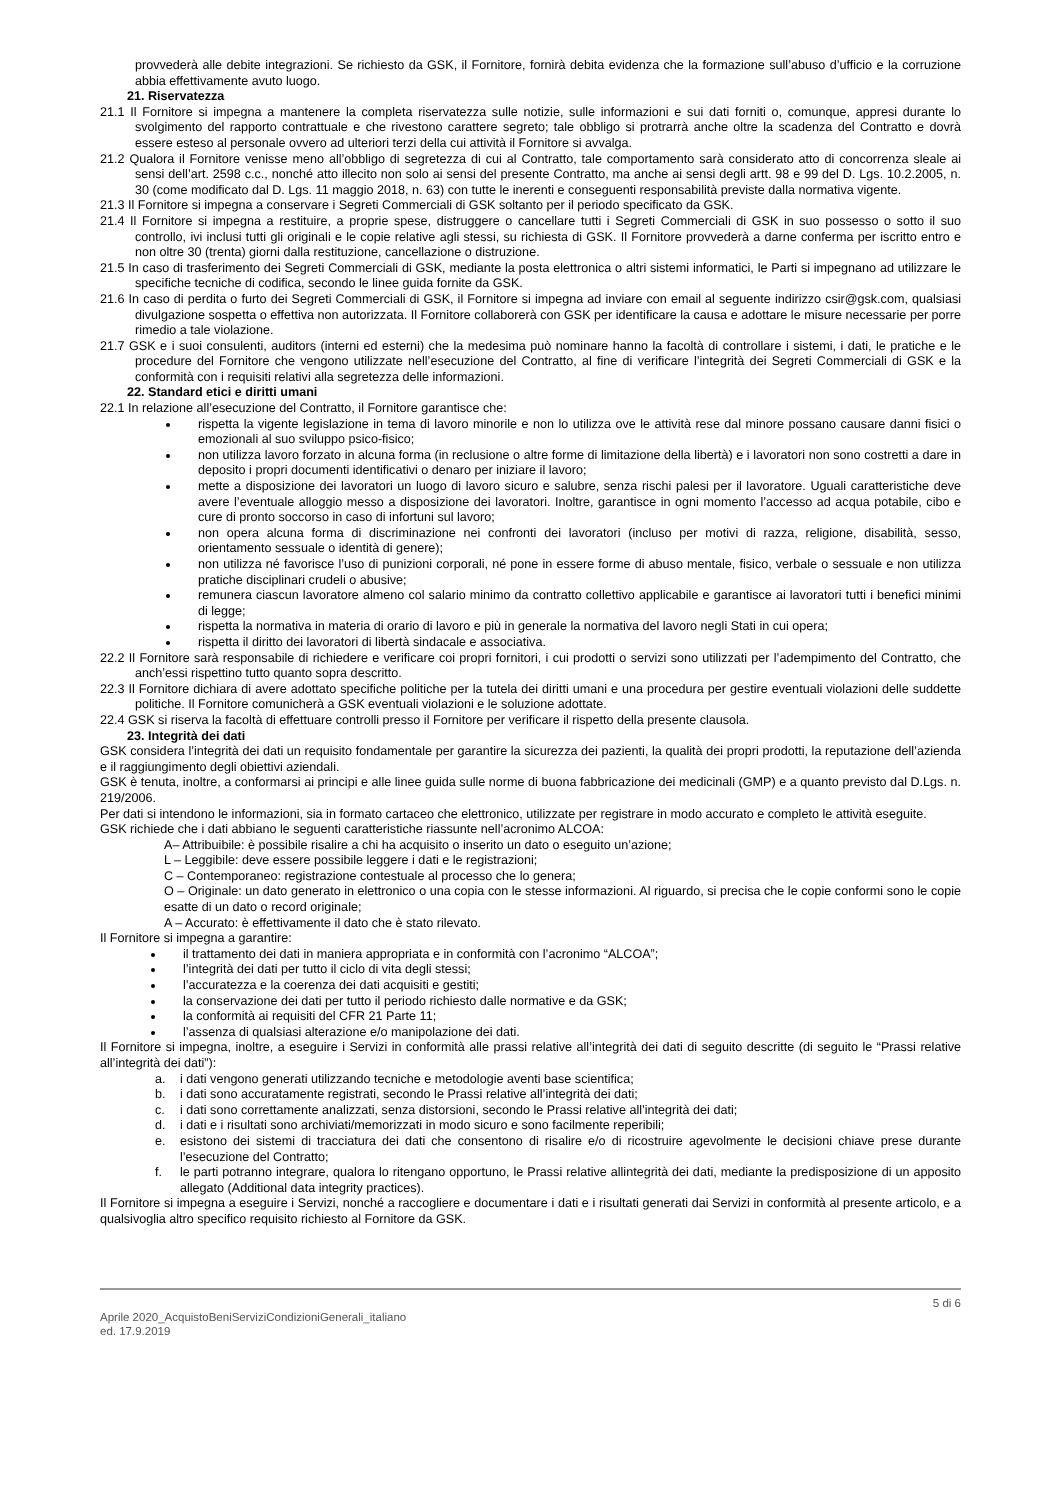provvederà alle debite integrazioni. Se richiesto da GSK, il Fornitore, fornirà debita evidenza che la formazione sull’abuso d’ufficio e la corruzione abbia effettivamente avuto luogo.
21. Riservatezza
21.1 Il Fornitore si impegna a mantenere la completa riservatezza sulle notizie, sulle informazioni e sui dati forniti o, comunque, appresi durante lo svolgimento del rapporto contrattuale e che rivestono carattere segreto; tale obbligo si protrarrà anche oltre la scadenza del Contratto e dovrà essere esteso al personale ovvero ad ulteriori terzi della cui attività il Fornitore si avvalga.
21.2 Qualora il Fornitore venisse meno all’obbligo di segretezza di cui al Contratto, tale comportamento sarà considerato atto di concorrenza sleale ai sensi dell’art. 2598 c.c., nonché atto illecito non solo ai sensi del presente Contratto, ma anche ai sensi degli artt. 98 e 99 del D. Lgs. 10.2.2005, n. 30 (come modificato dal D. Lgs. 11 maggio 2018, n. 63) con tutte le inerenti e conseguenti responsabilità previste dalla normativa vigente.
21.3 Il Fornitore si impegna a conservare i Segreti Commerciali di GSK soltanto per il periodo specificato da GSK.
21.4 Il Fornitore si impegna a restituire, a proprie spese, distruggere o cancellare tutti i Segreti Commerciali di GSK in suo possesso o sotto il suo controllo, ivi inclusi tutti gli originali e le copie relative agli stessi, su richiesta di GSK. Il Fornitore provvederà a darne conferma per iscritto entro e non oltre 30 (trenta) giorni dalla restituzione, cancellazione o distruzione.
21.5 In caso di trasferimento dei Segreti Commerciali di GSK, mediante la posta elettronica o altri sistemi informatici, le Parti si impegnano ad utilizzare le specifiche tecniche di codifica, secondo le linee guida fornite da GSK.
21.6 In caso di perdita o furto dei Segreti Commerciali di GSK, il Fornitore si impegna ad inviare con email al seguente indirizzo csir@gsk.com, qualsiasi divulgazione sospetta o effettiva non autorizzata. Il Fornitore collaborerà con GSK per identificare la causa e adottare le misure necessarie per porre rimedio a tale violazione.
21.7 GSK e i suoi consulenti, auditors (interni ed esterni) che la medesima può nominare hanno la facoltà di controllare i sistemi, i dati, le pratiche e le procedure del Fornitore che vengono utilizzate nell’esecuzione del Contratto, al fine di verificare l’integrità dei Segreti Commerciali di GSK e la conformità con i requisiti relativi alla segretezza delle informazioni.
22. Standard etici e diritti umani
22.1 In relazione all’esecuzione del Contratto, il Fornitore garantisce che:
rispetta la vigente legislazione in tema di lavoro minorile e non lo utilizza ove le attività rese dal minore possano causare danni fisici o emozionali al suo sviluppo psico-fisico;
non utilizza lavoro forzato in alcuna forma (in reclusione o altre forme di limitazione della libertà) e i lavoratori non sono costretti a dare in deposito i propri documenti identificativi o denaro per iniziare il lavoro;
mette a disposizione dei lavoratori un luogo di lavoro sicuro e salubre, senza rischi palesi per il lavoratore. Uguali caratteristiche deve avere l’eventuale alloggio messo a disposizione dei lavoratori. Inoltre, garantisce in ogni momento l’accesso ad acqua potabile, cibo e cure di pronto soccorso in caso di infortuni sul lavoro;
non opera alcuna forma di discriminazione nei confronti dei lavoratori (incluso per motivi di razza, religione, disabilità, sesso, orientamento sessuale o identità di genere);
non utilizza né favorisce l’uso di punizioni corporali, né pone in essere forme di abuso mentale, fisico, verbale o sessuale e non utilizza pratiche disciplinari crudeli o abusive;
remunera ciascun lavoratore almeno col salario minimo da contratto collettivo applicabile e garantisce ai lavoratori tutti i benefici minimi di legge;
rispetta la normativa in materia di orario di lavoro e più in generale la normativa del lavoro negli Stati in cui opera;
rispetta il diritto dei lavoratori di libertà sindacale e associativa.
22.2 Il Fornitore sarà responsabile di richiedere e verificare coi propri fornitori, i cui prodotti o servizi sono utilizzati per l’adempimento del Contratto, che anch’essi rispettino tutto quanto sopra descritto.
22.3 Il Fornitore dichiara di avere adottato specifiche politiche per la tutela dei diritti umani e una procedura per gestire eventuali violazioni delle suddette politiche. Il Fornitore comunicherà a GSK eventuali violazioni e le soluzione adottate.
22.4 GSK si riserva la facoltà di effettuare controlli presso il Fornitore per verificare il rispetto della presente clausola.
23. Integrità dei dati
GSK considera l’integrità dei dati un requisito fondamentale per garantire la sicurezza dei pazienti, la qualità dei propri prodotti, la reputazione dell’azienda e il raggiungimento degli obiettivi aziendali.
GSK è tenuta, inoltre, a conformarsi ai principi e alle linee guida sulle norme di buona fabbricazione dei medicinali (GMP) e a quanto previsto dal D.Lgs. n. 219/2006.
Per dati si intendono le informazioni, sia in formato cartaceo che elettronico, utilizzate per registrare in modo accurato e completo le attività eseguite.
GSK richiede che i dati abbiano le seguenti caratteristiche riassunte nell’acronimo ALCOA:
A– Attribuibile: è possibile risalire a chi ha acquisito o inserito un dato o eseguito un’azione;
L – Leggibile: deve essere possibile leggere i dati e le registrazioni;
C – Contemporaneo: registrazione contestuale al processo che lo genera;
O – Originale: un dato generato in elettronico o una copia con le stesse informazioni. Al riguardo, si precisa che le copie conformi sono le copie esatte di un dato o record originale;
A – Accurato: è effettivamente il dato che è stato rilevato.
Il Fornitore si impegna a garantire:
il trattamento dei dati in maniera appropriata e in conformità con l’acronimo “ALCOA”;
l’integrità dei dati per tutto il ciclo di vita degli stessi;
l’accuratezza e la coerenza dei dati acquisiti e gestiti;
la conservazione dei dati per tutto il periodo richiesto dalle normative e da GSK;
la conformità ai requisiti del CFR 21 Parte 11;
l’assenza di qualsiasi alterazione e/o manipolazione dei dati.
Il Fornitore si impegna, inoltre, a eseguire i Servizi in conformità alle prassi relative all’integrità dei dati di seguito descritte (di seguito le “Prassi relative all’integrità dei dati”):
a. i dati vengono generati utilizzando tecniche e metodologie aventi base scientifica;
b. i dati sono accuratamente registrati, secondo le Prassi relative all’integrità dei dati;
c. i dati sono correttamente analizzati, senza distorsioni, secondo le Prassi relative all’integrità dei dati;
d. i dati e i risultati sono archiviati/memorizzati in modo sicuro e sono facilmente reperibili;
e. esistono dei sistemi di tracciatura dei dati che consentono di risalire e/o di ricostruire agevolmente le decisioni chiave prese durante l’esecuzione del Contratto;
f. le parti potranno integrare, qualora lo ritengano opportuno, le Prassi relative allintegrità dei dati, mediante la predisposizione di un apposito allegato (Additional data integrity practices).
Il Fornitore si impegna a eseguire i Servizi, nonché a raccogliere e documentare i dati e i risultati generati dai Servizi in conformità al presente articolo, e a qualsivoglia altro specifico requisito richiesto al Fornitore da GSK.
5 di 6
Aprile 2020_AcquistoBeniServiziCondizioniGenerali_italiano
ed. 17.9.2019